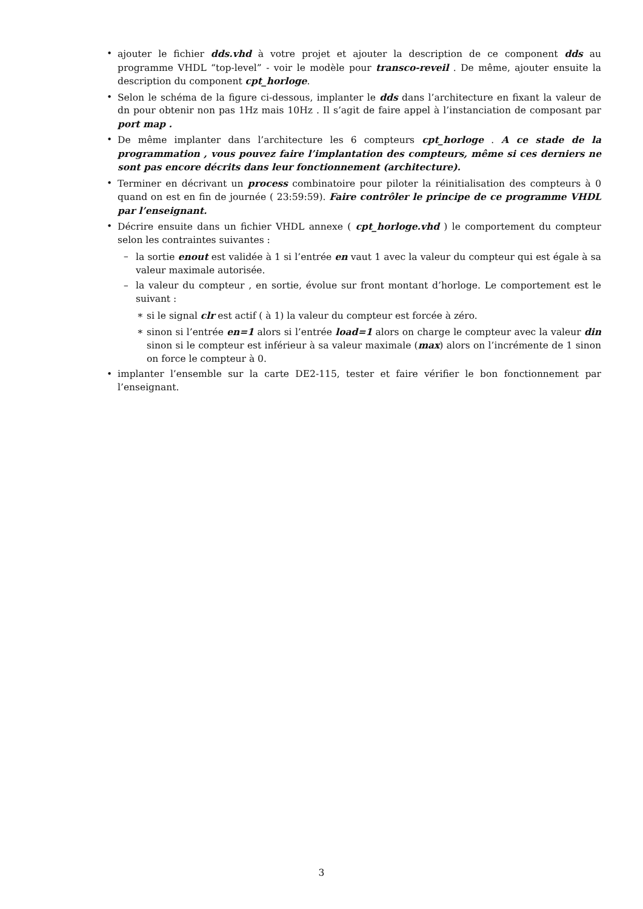• ajouter le fichier dds.vhd à votre projet et ajouter la description de ce component dds au programme VHDL “top-level” - voir le modèle pour transco-reveil . De même, ajouter ensuite la description du component cpt_horloge.
• Selon le schéma de la figure ci-dessous, implanter le dds dans l’architecture en fixant la valeur de dn pour obtenir non pas 1Hz mais 10Hz . Il s’agit de faire appel à l’instanciation de composant par port map .
• De même implanter dans l’architecture les 6 compteurs cpt_horloge . A ce stade de la programmation , vous pouvez faire l’implantation des compteurs, même si ces derniers ne sont pas encore décrits dans leur fonctionnement (architecture).
• Terminer en décrivant un process combinatoire pour piloter la réinitialisation des compteurs à 0 quand on est en fin de journée ( 23:59:59). Faire contrôler le principe de ce programme VHDL par l’enseignant.
• Décrire ensuite dans un fichier VHDL annexe ( cpt_horloge.vhd ) le comportement du compteur selon les contraintes suivantes :
– la sortie enout est validée à 1 si l’entrée en vaut 1 avec la valeur du compteur qui est égale à sa valeur maximale autorisée.
– la valeur du compteur , en sortie, évolue sur front montant d’horloge. Le comportement est le suivant :
∗ si le signal clr est actif ( à 1) la valeur du compteur est forcée à zéro.
∗ sinon si l’entrée en=1 alors si l’entrée load=1 alors on charge le compteur avec la valeur din sinon si le compteur est inférieur à sa valeur maximale (max) alors on l’incrémente de 1 sinon on force le compteur à 0.
• implanter l’ensemble sur la carte DE2-115, tester et faire vérifier le bon fonctionnement par l’enseignant.
3